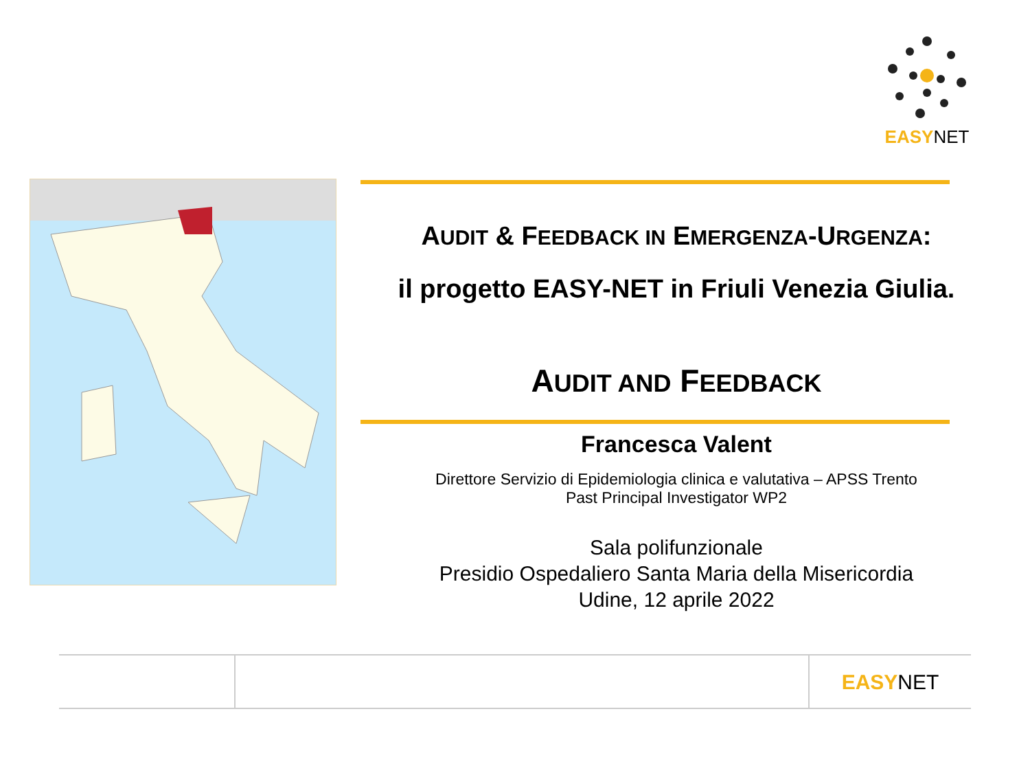EASYNET
AUDIT & FEEDBACK IN EMERGENZA-URGENZA:
il progetto EASY-NET in Friuli Venezia Giulia.
AUDIT AND FEEDBACK
Francesca Valent
Direttore Servizio di Epidemiologia clinica e valutativa – APSS Trento
Past Principal Investigator WP2
Sala polifunzionale
Presidio Ospedaliero Santa Maria della Misericordia
Udine, 12 aprile 2022
EASYNET